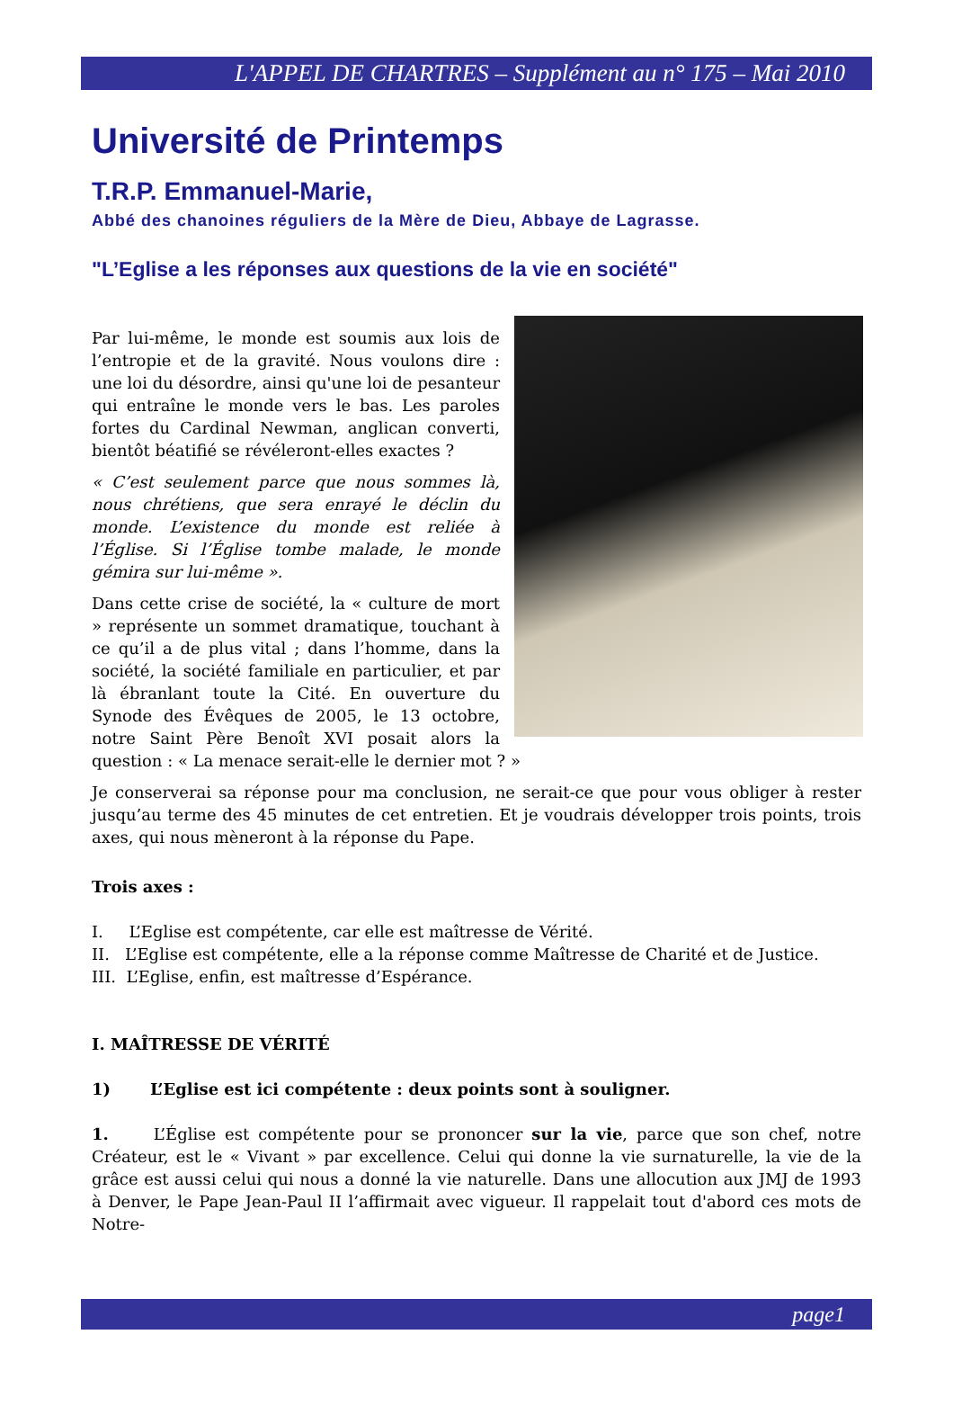L'APPEL DE CHARTRES – Supplément au n° 175 – Mai 2010
Université de Printemps
T.R.P. Emmanuel-Marie,
Abbé des chanoines réguliers de la Mère de Dieu, Abbaye de Lagrasse.
"L’Eglise a les réponses aux questions de la vie en société"
Par lui-même, le monde est soumis aux lois de l’entropie et de la gravité. Nous voulons dire : une loi du désordre, ainsi qu'une loi de pesanteur qui entraîne le monde vers le bas. Les paroles fortes du Cardinal Newman, anglican converti, bientôt béatifié se révéleront-elles exactes ?
« C’est seulement parce que nous sommes là, nous chrétiens, que sera enrayé le déclin du monde. L’existence du monde est reliée à l’Église. Si l’Église tombe malade, le monde gémira sur lui-même ».
Dans cette crise de société, la « culture de mort » représente un sommet dramatique, touchant à ce qu’il a de plus vital ; dans l’homme, dans la société, la société familiale en particulier, et par là ébranlant toute la Cité. En ouverture du Synode des Évêques de 2005, le 13 octobre, notre Saint Père Benoît XVI posait alors la question : « La menace serait-elle le dernier mot ? »
Je conserverai sa réponse pour ma conclusion, ne serait-ce que pour vous obliger à rester jusqu’au terme des 45 minutes de cet entretien. Et je voudrais développer trois points, trois axes, qui nous mèneront à la réponse du Pape.
Trois axes :
I. L’Eglise est compétente, car elle est maîtresse de Vérité.
II. L’Eglise est compétente, elle a la réponse comme Maîtresse de Charité et de Justice.
III. L’Eglise, enfin, est maîtresse d’Espérance.
I. MAÎTRESSE DE VÉRITÉ
1) L’Eglise est ici compétente : deux points sont à souligner.
1. L’Église est compétente pour se prononcer sur la vie, parce que son chef, notre Créateur, est le « Vivant » par excellence. Celui qui donne la vie surnaturelle, la vie de la grâce est aussi celui qui nous a donné la vie naturelle. Dans une allocution aux JMJ de 1993 à Denver, le Pape Jean-Paul II l’affirmait avec vigueur. Il rappelait tout d'abord ces mots de Notre-
page1